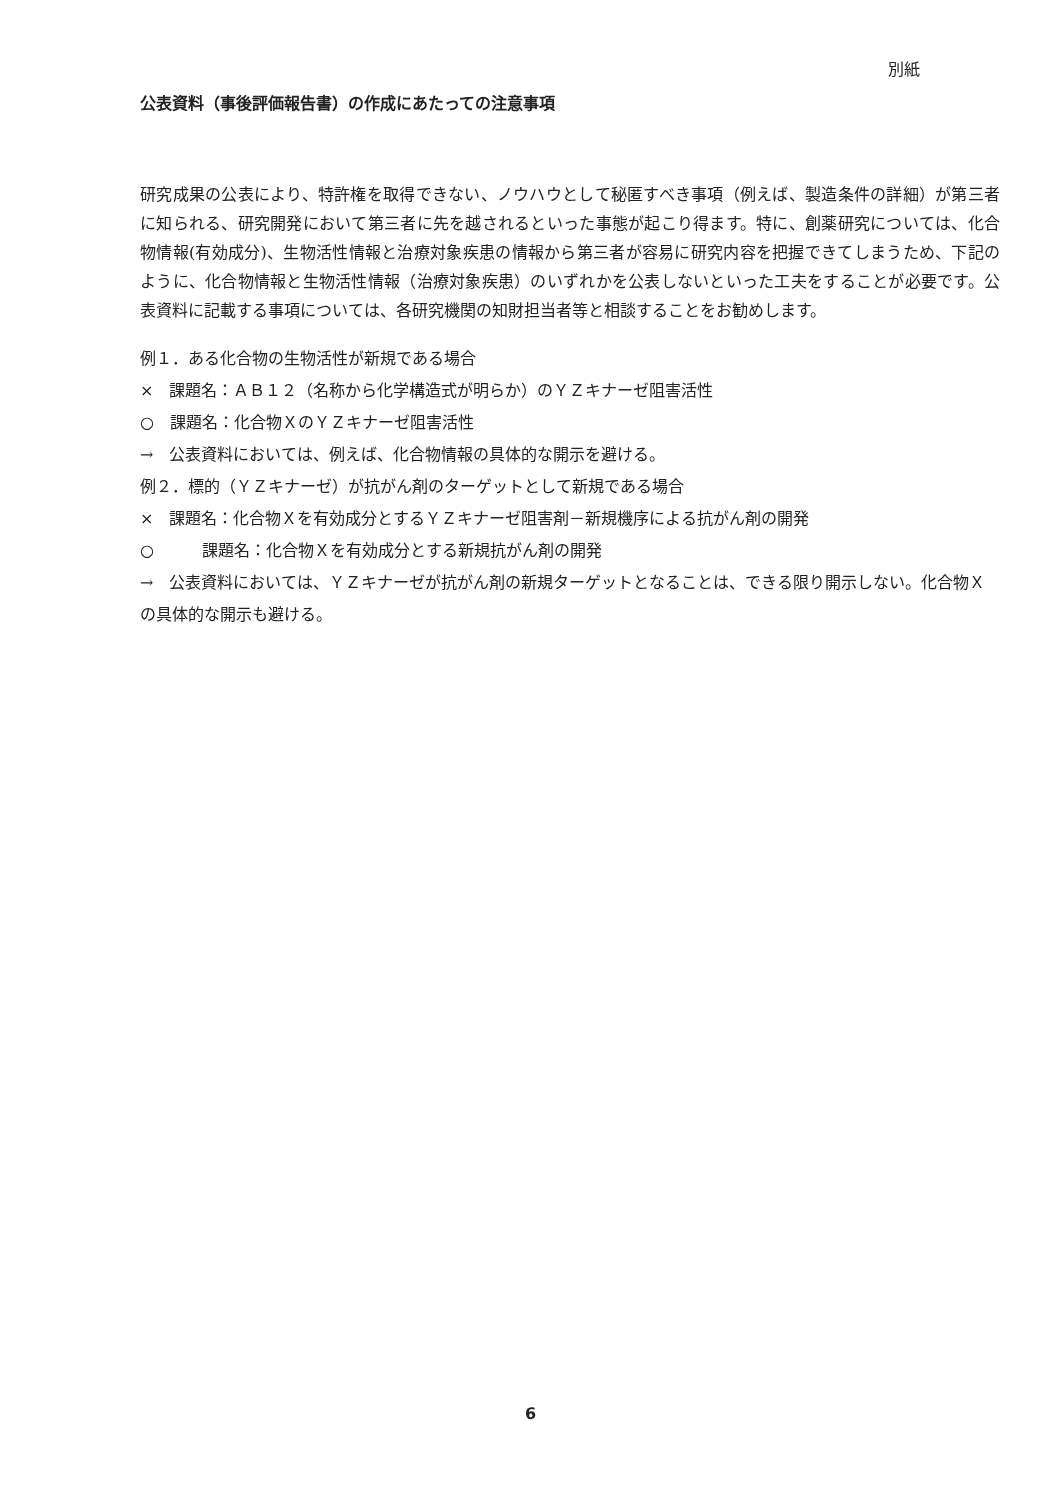別紙
公表資料（事後評価報告書）の作成にあたっての注意事項
研究成果の公表により、特許権を取得できない、ノウハウとして秘匿すべき事項（例えば、製造条件の詳細）が第三者に知られる、研究開発において第三者に先を越されるといった事態が起こり得ます。特に、創薬研究については、化合物情報(有効成分)、生物活性情報と治療対象疾患の情報から第三者が容易に研究内容を把握できてしまうため、下記のように、化合物情報と生物活性情報（治療対象疾患）のいずれかを公表しないといった工夫をすることが必要です。公表資料に記載する事項については、各研究機関の知財担当者等と相談することをお勧めします。
例１．ある化合物の生物活性が新規である場合
×　課題名：ＡＢ１２（名称から化学構造式が明らか）のＹＺキナーゼ阻害活性
○　課題名：化合物ＸのＹＺキナーゼ阻害活性
→　公表資料においては、例えば、化合物情報の具体的な開示を避ける。
例２．標的（ＹＺキナーゼ）が抗がん剤のターゲットとして新規である場合
×　課題名：化合物Ｘを有効成分とするＹＺキナーゼ阻害剤－新規機序による抗がん剤の開発
○　　　課題名：化合物Ｘを有効成分とする新規抗がん剤の開発
→　公表資料においては、ＹＺキナーゼが抗がん剤の新規ターゲットとなることは、できる限り開示しない。化合物Ｘの具体的な開示も避ける。
6